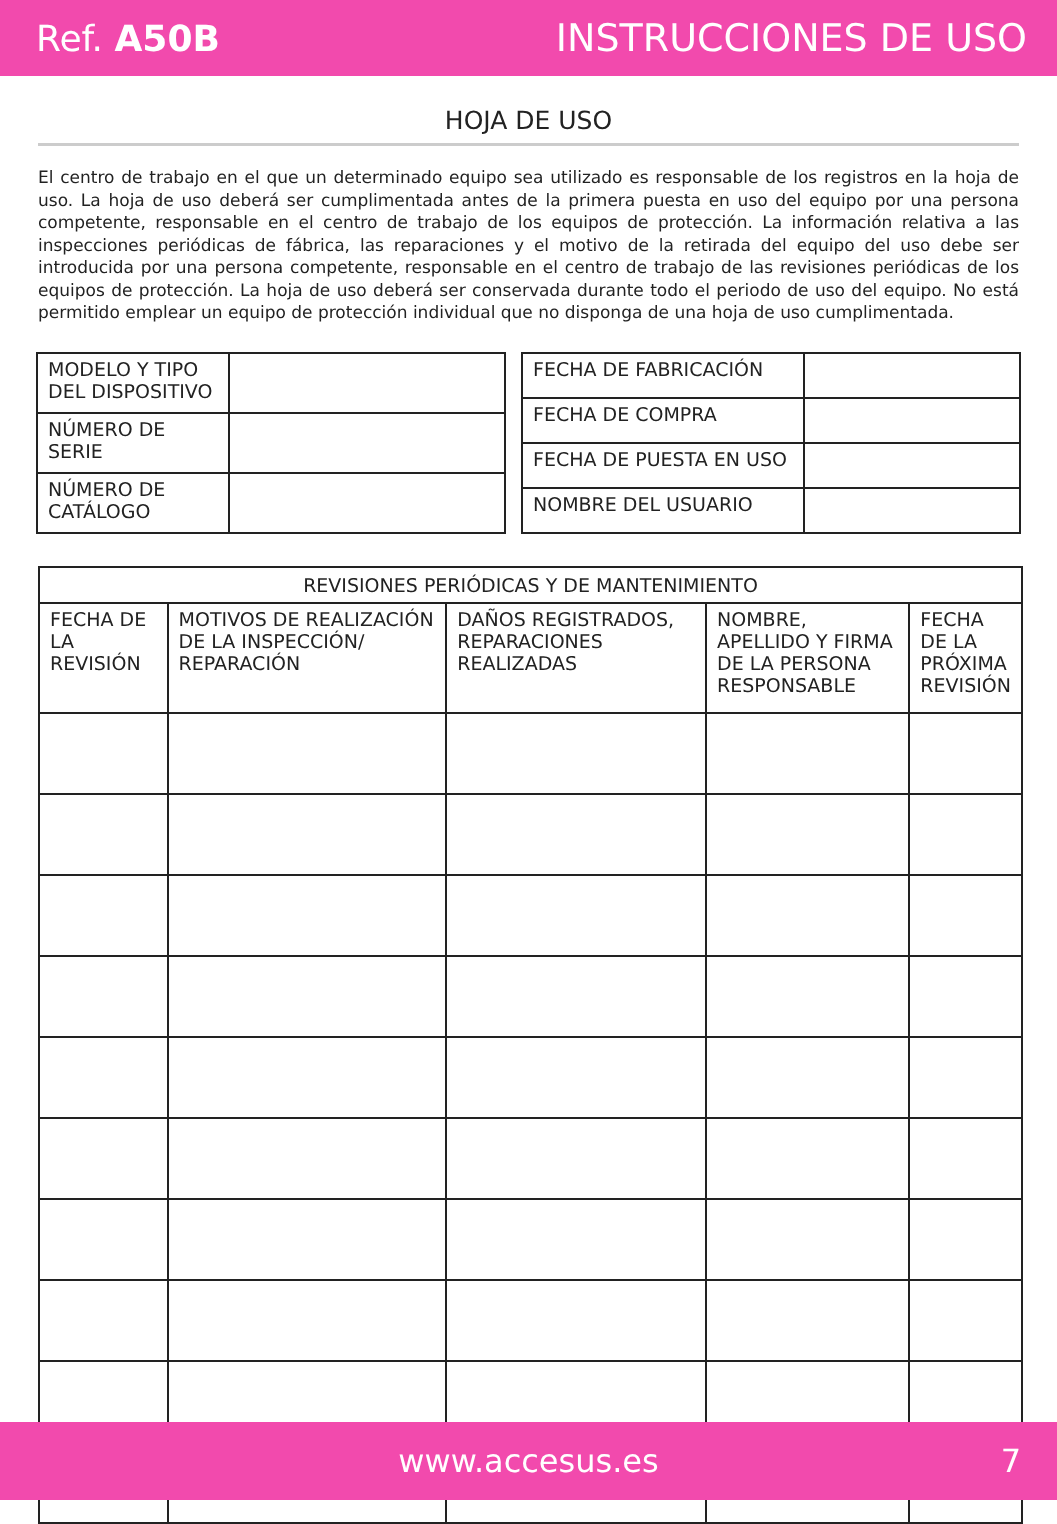Ref. A50B INSTRUCCIONES DE USO
HOJA DE USO
El centro de trabajo en el que un determinado equipo sea utilizado es responsable de los registros en la hoja de uso. La hoja de uso deberá ser cumplimentada antes de la primera puesta en uso del equipo por una persona competente, responsable en el centro de trabajo de los equipos de protección. La información relativa a las inspecciones periódicas de fábrica, las reparaciones y el motivo de la retirada del equipo del uso debe ser introducida por una persona competente, responsable en el centro de trabajo de las revisiones periódicas de los equipos de protección. La hoja de uso deberá ser conservada durante todo el periodo de uso del equipo. No está permitido emplear un equipo de protección individual que no disponga de una hoja de uso cumplimentada.
| MODELO Y TIPO DEL DISPOSITIVO | |
| NÚMERO DE SERIE | |
| NÚMERO DE CATÁLOGO | |
| FECHA DE FABRICACIÓN | |
| FECHA DE COMPRA | |
| FECHA DE PUESTA EN USO | |
| NOMBRE DEL USUARIO | |
| REVISIONES PERIÓDICAS Y DE MANTENIMIENTO | | | | |
| --- | --- | --- | --- | --- |
| FECHA DE LA REVISIÓN | MOTIVOS DE REALIZACIÓN DE LA INSPECCIÓN/ REPARACIÓN | DAÑOS REGISTRADOS, REPARACIONES REALIZADAS | NOMBRE, APELLIDO Y FIRMA DE LA PERSONA RESPONSABLE | FECHA DE LA PRÓXIMA REVISIÓN |
www.accesus.es 7